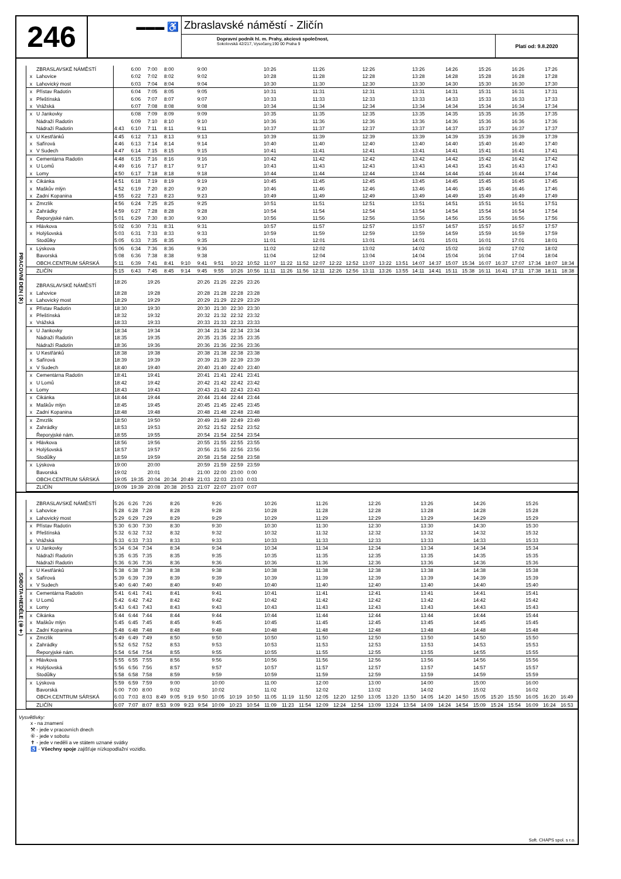246
▬▬▬ ♿
Zbraslavské náměstí - Zličín
Dopravní podnik hl. m. Prahy, akciová společnost,
Sokolovská 42/217, Vysočany,190 00 Praha 9
Platí od: 9.8.2020
| PRACOVNÍ DEN (⚒) | | ZBRASLAVSKÉ NÁMĚSTÍ | | 6:00 | 7:00 | 8:00 | | 9:00 | | | | 10:26 | | | 11:26 | | | 12:26 | | | 13:26 | | 14:26 | | 15:26 | | 16:26 | | 17:26 | |
| | x | Lahovice | | 6:02 | 7:02 | 8:02 | | 9:02 | | | | 10:28 | | | 11:28 | | | 12:28 | | | 13:28 | | 14:28 | | 15:28 | | 16:28 | | 17:28 | |
| | x | Lahovický most | | 6:03 | 7:04 | 8:04 | | 9:04 | | | | 10:30 | | | 11:30 | | | 12:30 | | | 13:30 | | 14:30 | | 15:30 | | 16:30 | | 17:30 | |
| | x | Přístav Radotín | | 6:04 | 7:05 | 8:05 | | 9:05 | | | | 10:31 | | | 11:31 | | | 12:31 | | | 13:31 | | 14:31 | | 15:31 | | 16:31 | | 17:31 | |
| | x | Přeštínská | | 6:06 | 7:07 | 8:07 | | 9:07 | | | | 10:33 | | | 11:33 | | | 12:33 | | | 13:33 | | 14:33 | | 15:33 | | 16:33 | | 17:33 | |
| | x | Vrážská | | 6:07 | 7:08 | 8:08 | | 9:08 | | | | 10:34 | | | 11:34 | | | 12:34 | | | 13:34 | | 14:34 | | 15:34 | | 16:34 | | 17:34 | |
| | x | U Jankovky | | 6:08 | 7:09 | 8:09 | | 9:09 | | | | 10:35 | | | 11:35 | | | 12:35 | | | 13:35 | | 14:35 | | 15:35 | | 16:35 | | 17:35 | |
| | | Nádraží Radotín | | 6:09 | 7:10 | 8:10 | | 9:10 | | | | 10:36 | | | 11:36 | | | 12:36 | | | 13:36 | | 14:36 | | 15:36 | | 16:36 | | 17:36 | |
| | | Nádraží Radotín | 4:43 | 6:10 | 7:11 | 8:11 | | 9:11 | | | | 10:37 | | | 11:37 | | | 12:37 | | | 13:37 | | 14:37 | | 15:37 | | 16:37 | | 17:37 | |
| | x | U Kestřánků | 4:45 | 6:12 | 7:13 | 8:13 | | 9:13 | | | | 10:39 | | | 11:39 | | | 12:39 | | | 13:39 | | 14:39 | | 15:39 | | 16:39 | | 17:39 | |
| | x | Safírová | 4:46 | 6:13 | 7:14 | 8:14 | | 9:14 | | | | 10:40 | | | 11:40 | | | 12:40 | | | 13:40 | | 14:40 | | 15:40 | | 16:40 | | 17:40 | |
| | x | V Sudech | 4:47 | 6:14 | 7:15 | 8:15 | | 9:15 | | | | 10:41 | | | 11:41 | | | 12:41 | | | 13:41 | | 14:41 | | 15:41 | | 16:41 | | 17:41 | |
| | x | Cementárna Radotín | 4:48 | 6:15 | 7:16 | 8:16 | | 9:16 | | | | 10:42 | | | 11:42 | | | 12:42 | | | 13:42 | | 14:42 | | 15:42 | | 16:42 | | 17:42 | |
| | x | U Lomů | 4:49 | 6:16 | 7:17 | 8:17 | | 9:17 | | | | 10:43 | | | 11:43 | | | 12:43 | | | 13:43 | | 14:43 | | 15:43 | | 16:43 | | 17:43 | |
| | x | Lomy | 4:50 | 6:17 | 7:18 | 8:18 | | 9:18 | | | | 10:44 | | | 11:44 | | | 12:44 | | | 13:44 | | 14:44 | | 15:44 | | 16:44 | | 17:44 | |
| | x | Cikánka | 4:51 | 6:18 | 7:19 | 8:19 | | 9:19 | | | | 10:45 | | | 11:45 | | | 12:45 | | | 13:45 | | 14:45 | | 15:45 | | 16:45 | | 17:45 | |
| | x | Maškův mlýn | 4:52 | 6:19 | 7:20 | 8:20 | | 9:20 | | | | 10:46 | | | 11:46 | | | 12:46 | | | 13:46 | | 14:46 | | 15:46 | | 16:46 | | 17:46 | |
| | x | Zadní Kopanina | 4:55 | 6:22 | 7:23 | 8:23 | | 9:23 | | | | 10:49 | | | 11:49 | | | 12:49 | | | 13:49 | | 14:49 | | 15:49 | | 16:49 | | 17:49 | |
| | x | Zmrzlík | 4:56 | 6:24 | 7:25 | 8:25 | | 9:25 | | | | 10:51 | | | 11:51 | | | 12:51 | | | 13:51 | | 14:51 | | 15:51 | | 16:51 | | 17:51 | |
| | x | Zahrádky | 4:59 | 6:27 | 7:28 | 8:28 | | 9:28 | | | | 10:54 | | | 11:54 | | | 12:54 | | | 13:54 | | 14:54 | | 15:54 | | 16:54 | | 17:54 | |
| | | Řeporyjské nám. | 5:01 | 6:29 | 7:30 | 8:30 | | 9:30 | | | | 10:56 | | | 11:56 | | | 12:56 | | | 13:56 | | 14:56 | | 15:56 | | 16:56 | | 17:56 | |
| | x | Hlávkova | 5:02 | 6:30 | 7:31 | 8:31 | | 9:31 | | | | 10:57 | | | 11:57 | | | 12:57 | | | 13:57 | | 14:57 | | 15:57 | | 16:57 | | 17:57 | |
| | x | Holýšovská | 5:03 | 6:31 | 7:33 | 8:33 | | 9:33 | | | | 10:59 | | | 11:59 | | | 12:59 | | | 13:59 | | 14:59 | | 15:59 | | 16:59 | | 17:59 | |
| | | Stodůlky | 5:05 | 6:33 | 7:35 | 8:35 | | 9:35 | | | | 11:01 | | | 12:01 | | | 13:01 | | | 14:01 | | 15:01 | | 16:01 | | 17:01 | | 18:01 | |
| | x | Lýskova | 5:06 | 6:34 | 7:36 | 8:36 | | 9:36 | | | | 11:02 | | | 12:02 | | | 13:02 | | | 14:02 | | 15:02 | | 16:02 | | 17:02 | | 18:02 | |
| | | Bavorská | 5:08 | 6:36 | 7:38 | 8:38 | | 9:38 | | | | 11:04 | | | 12:04 | | | 13:04 | | | 14:04 | | 15:04 | | 16:04 | | 17:04 | | 18:04 | |
| | | OBCH.CENTRUM SÁRSKÁ | 5:11 | 6:39 | 7:41 | 8:41 | 9:10 | 9:41 | 9:51 | 10:22 | 10:52 | 11:07 | 11:22 | 11:52 | 12:07 | 12:22 | 12:52 | 13:07 | 13:22 | 13:51 | 14:07 | 14:37 | 15:07 | 15:34 | 16:07 | 16:37 | 17:07 | 17:34 | 18:07 | 18:34 |
| | | ZLIČÍN | 5:15 | 6:43 | 7:45 | 8:45 | 9:14 | 9:45 | 9:55 | 10:26 | 10:56 | 11:11 | 11:26 | 11:56 | 12:11 | 12:26 | 12:56 | 13:11 | 13:26 | 13:55 | 14:11 | 14:41 | 15:11 | 15:38 | 16:11 | 16:41 | 17:11 | 17:38 | 18:11 | 18:38 |
| | | ZBRASLAVSKÉ NÁMĚSTÍ | 18:26 | | 19:26 | | | 20:26 | 21:26 | 22:26 | 23:26 | | | | | | | | | | | | | | | | | | | |
| | x | Lahovice | 18:28 | | 19:28 | | | 20:28 | 21:28 | 22:28 | 23:28 | | | | | | | | | | | | | | | | | | | |
| | x | Lahovický most | 18:29 | | 19:29 | | | 20:29 | 21:29 | 22:29 | 23:29 | | | | | | | | | | | | | | | | | | | |
| | x | Přístav Radotín | 18:30 | | 19:30 | | | 20:30 | 21:30 | 22:30 | 23:30 | | | | | | | | | | | | | | | | | | | |
| | x | Přeštínská | 18:32 | | 19:32 | | | 20:32 | 21:32 | 22:32 | 23:32 | | | | | | | | | | | | | | | | | | | |
| | x | Vrážská | 18:33 | | 19:33 | | | 20:33 | 21:33 | 22:33 | 23:33 | | | | | | | | | | | | | | | | | | | |
| | x | U Jankovky | 18:34 | | 19:34 | | | 20:34 | 21:34 | 22:34 | 23:34 | | | | | | | | | | | | | | | | | | | |
| | | Nádraží Radotín | 18:35 | | 19:35 | | | 20:35 | 21:35 | 22:35 | 23:35 | | | | | | | | | | | | | | | | | | | |
| | | Nádraží Radotín | 18:36 | | 19:36 | | | 20:36 | 21:36 | 22:36 | 23:36 | | | | | | | | | | | | | | | | | | | |
| | x | U Kestřánků | 18:38 | | 19:38 | | | 20:38 | 21:38 | 22:38 | 23:38 | | | | | | | | | | | | | | | | | | | |
| | x | Safírová | 18:39 | | 19:39 | | | 20:39 | 21:39 | 22:39 | 23:39 | | | | | | | | | | | | | | | | | | | |
| | x | V Sudech | 18:40 | | 19:40 | | | 20:40 | 21:40 | 22:40 | 23:40 | | | | | | | | | | | | | | | | | | | |
| | x | Cementárna Radotín | 18:41 | | 19:41 | | | 20:41 | 21:41 | 22:41 | 23:41 | | | | | | | | | | | | | | | | | | | |
| | x | U Lomů | 18:42 | | 19:42 | | | 20:42 | 21:42 | 22:42 | 23:42 | | | | | | | | | | | | | | | | | | | |
| | x | Lomy | 18:43 | | 19:43 | | | 20:43 | 21:43 | 22:43 | 23:43 | | | | | | | | | | | | | | | | | | | |
| | x | Cikánka | 18:44 | | 19:44 | | | 20:44 | 21:44 | 22:44 | 23:44 | | | | | | | | | | | | | | | | | | | |
| | x | Maškův mlýn | 18:45 | | 19:45 | | | 20:45 | 21:45 | 22:45 | 23:45 | | | | | | | | | | | | | | | | | | | |
| | x | Zadní Kopanina | 18:48 | | 19:48 | | | 20:48 | 21:48 | 22:48 | 23:48 | | | | | | | | | | | | | | | | | | | |
| | x | Zmrzlík | 18:50 | | 19:50 | | | 20:49 | 21:49 | 22:49 | 23:49 | | | | | | | | | | | | | | | | | | | |
| | x | Zahrádky | 18:53 | | 19:53 | | | 20:52 | 21:52 | 22:52 | 23:52 | | | | | | | | | | | | | | | | | | | |
| | | Řeporyjské nám. | 18:55 | | 19:55 | | | 20:54 | 21:54 | 22:54 | 23:54 | | | | | | | | | | | | | | | | | | | |
| | x | Hlávkova | 18:56 | | 19:56 | | | 20:55 | 21:55 | 22:55 | 23:55 | | | | | | | | | | | | | | | | | | | |
| | x | Holýšovská | 18:57 | | 19:57 | | | 20:56 | 21:56 | 22:56 | 23:56 | | | | | | | | | | | | | | | | | | | |
| | | Stodůlky | 18:59 | | 19:59 | | | 20:58 | 21:58 | 22:58 | 23:58 | | | | | | | | | | | | | | | | | | | |
| | x | Lýskova | 19:00 | | 20:00 | | | 20:59 | 21:59 | 22:59 | 23:59 | | | | | | | | | | | | | | | | | | | |
| | | Bavorská | 19:02 | | 20:01 | | | 21:00 | 22:00 | 23:00 | 0:00 | | | | | | | | | | | | | | | | | | | |
| | | OBCH.CENTRUM SÁRSKÁ | 19:05 | 19:35 | 20:04 | 20:34 | 20:49 | 21:03 | 22:03 | 23:03 | 0:03 | | | | | | | | | | | | | | | | | | | |
| | | ZLIČÍN | 19:09 | 19:39 | 20:08 | 20:38 | 20:53 | 21:07 | 22:07 | 23:07 | 0:07 | | | | | | | | | | | | | | | | | | | |
| SOBOTA+NEDĚLE (⑥✝) | | ZBRASLAVSKÉ NÁMĚSTÍ | 5:26 | 6:26 | 7:26 | | 8:26 | | | 9:26 | | | 10:26 | | | 11:26 | | | 12:26 | | | 13:26 | | | 14:26 | | | 15:26 | | |
| | x | Lahovice | 5:28 | 6:28 | 7:28 | | 8:28 | | | 9:28 | | | 10:28 | | | 11:28 | | | 12:28 | | | 13:28 | | | 14:28 | | | 15:28 | | |
| | x | Lahovický most | 5:29 | 6:29 | 7:29 | | 8:29 | | | 9:29 | | | 10:29 | | | 11:29 | | | 12:29 | | | 13:29 | | | 14:29 | | | 15:29 | | |
| | x | Přístav Radotín | 5:30 | 6:30 | 7:30 | | 8:30 | | | 9:30 | | | 10:30 | | | 11:30 | | | 12:30 | | | 13:30 | | | 14:30 | | | 15:30 | | |
| | x | Přeštínská | 5:32 | 6:32 | 7:32 | | 8:32 | | | 9:32 | | | 10:32 | | | 11:32 | | | 12:32 | | | 13:32 | | | 14:32 | | | 15:32 | | |
| | x | Vrážská | 5:33 | 6:33 | 7:33 | | 8:33 | | | 9:33 | | | 10:33 | | | 11:33 | | | 12:33 | | | 13:33 | | | 14:33 | | | 15:33 | | |
| | x | U Jankovky | 5:34 | 6:34 | 7:34 | | 8:34 | | | 9:34 | | | 10:34 | | | 11:34 | | | 12:34 | | | 13:34 | | | 14:34 | | | 15:34 | | |
| | | Nádraží Radotín | 5:35 | 6:35 | 7:35 | | 8:35 | | | 9:35 | | | 10:35 | | | 11:35 | | | 12:35 | | | 13:35 | | | 14:35 | | | 15:35 | | |
| | | Nádraží Radotín | 5:36 | 6:36 | 7:36 | | 8:36 | | | 9:36 | | | 10:36 | | | 11:36 | | | 12:36 | | | 13:36 | | | 14:36 | | | 15:36 | | |
| | x | U Kestřánků | 5:38 | 6:38 | 7:38 | | 8:38 | | | 9:38 | | | 10:38 | | | 11:38 | | | 12:38 | | | 13:38 | | | 14:38 | | | 15:38 | | |
| | x | Safírová | 5:39 | 6:39 | 7:39 | | 8:39 | | | 9:39 | | | 10:39 | | | 11:39 | | | 12:39 | | | 13:39 | | | 14:39 | | | 15:39 | | |
| | x | V Sudech | 5:40 | 6:40 | 7:40 | | 8:40 | | | 9:40 | | | 10:40 | | | 11:40 | | | 12:40 | | | 13:40 | | | 14:40 | | | 15:40 | | |
| | x | Cementárna Radotín | 5:41 | 6:41 | 7:41 | | 8:41 | | | 9:41 | | | 10:41 | | | 11:41 | | | 12:41 | | | 13:41 | | | 14:41 | | | 15:41 | | |
| | x | U Lomů | 5:42 | 6:42 | 7:42 | | 8:42 | | | 9:42 | | | 10:42 | | | 11:42 | | | 12:42 | | | 13:42 | | | 14:42 | | | 15:42 | | |
| | x | Lomy | 5:43 | 6:43 | 7:43 | | 8:43 | | | 9:43 | | | 10:43 | | | 11:43 | | | 12:43 | | | 13:43 | | | 14:43 | | | 15:43 | | |
| | x | Cikánka | 5:44 | 6:44 | 7:44 | | 8:44 | | | 9:44 | | | 10:44 | | | 11:44 | | | 12:44 | | | 13:44 | | | 14:44 | | | 15:44 | | |
| | x | Maškův mlýn | 5:45 | 6:45 | 7:45 | | 8:45 | | | 9:45 | | | 10:45 | | | 11:45 | | | 12:45 | | | 13:45 | | | 14:45 | | | 15:45 | | |
| | x | Zadní Kopanina | 5:48 | 6:48 | 7:48 | | 8:48 | | | 9:48 | | | 10:48 | | | 11:48 | | | 12:48 | | | 13:48 | | | 14:48 | | | 15:48 | | |
| | x | Zmrzlík | 5:49 | 6:49 | 7:49 | | 8:50 | | | 9:50 | | | 10:50 | | | 11:50 | | | 12:50 | | | 13:50 | | | 14:50 | | | 15:50 | | |
| | x | Zahrádky | 5:52 | 6:52 | 7:52 | | 8:53 | | | 9:53 | | | 10:53 | | | 11:53 | | | 12:53 | | | 13:53 | | | 14:53 | | | 15:53 | | |
| | | Řeporyjské nám. | 5:54 | 6:54 | 7:54 | | 8:55 | | | 9:55 | | | 10:55 | | | 11:55 | | | 12:55 | | | 13:55 | | | 14:55 | | | 15:55 | | |
| | x | Hlávkova | 5:55 | 6:55 | 7:55 | | 8:56 | | | 9:56 | | | 10:56 | | | 11:56 | | | 12:56 | | | 13:56 | | | 14:56 | | | 15:56 | | |
| | x | Holýšovská | 5:56 | 6:56 | 7:56 | | 8:57 | | | 9:57 | | | 10:57 | | | 11:57 | | | 12:57 | | | 13:57 | | | 14:57 | | | 15:57 | | |
| | | Stodůlky | 5:58 | 6:58 | 7:58 | | 8:59 | | | 9:59 | | | 10:59 | | | 11:59 | | | 12:59 | | | 13:59 | | | 14:59 | | | 15:59 | | |
| | x | Lýskova | 5:59 | 6:59 | 7:59 | | 9:00 | | | 10:00 | | | 11:00 | | | 12:00 | | | 13:00 | | | 14:00 | | | 15:00 | | | 16:00 | | |
| | | Bavorská | 6:00 | 7:00 | 8:00 | | 9:02 | | | 10:02 | | | 11:02 | | | 12:02 | | | 13:02 | | | 14:02 | | | 15:02 | | | 16:02 | | |
| | | OBCH.CENTRUM SÁRSKÁ | 6:03 | 7:03 | 8:03 | 8:49 | 9:05 | 9:19 | 9:50 | 10:05 | 10:19 | 10:50 | 11:05 | 11:19 | 11:50 | 12:05 | 12:20 | 12:50 | 13:05 | 13:20 | 13:50 | 14:05 | 14:20 | 14:50 | 15:05 | 15:20 | 15:50 | 16:05 | 16:20 | 16:49 |
| | | ZLIČÍN | 6:07 | 7:07 | 8:07 | 8:53 | 9:09 | 9:23 | 9:54 | 10:09 | 10:23 | 10:54 | 11:09 | 11:23 | 11:54 | 12:09 | 12:24 | 12:54 | 13:09 | 13:24 | 13:54 | 14:09 | 14:24 | 14:54 | 15:09 | 15:24 | 15:54 | 16:09 | 16:24 | 16:53 |
Vysvětlivky:
x - na znamení
⚒ - jede v pracovních dnech
⑥ - jede v sobotu
✝ - jede v neděli a ve státem uznané svátky
♿ - Všechny spoje zajišťuje nízkopodlažní vozidlo.
Soft. CHAPS spol. s r.o.